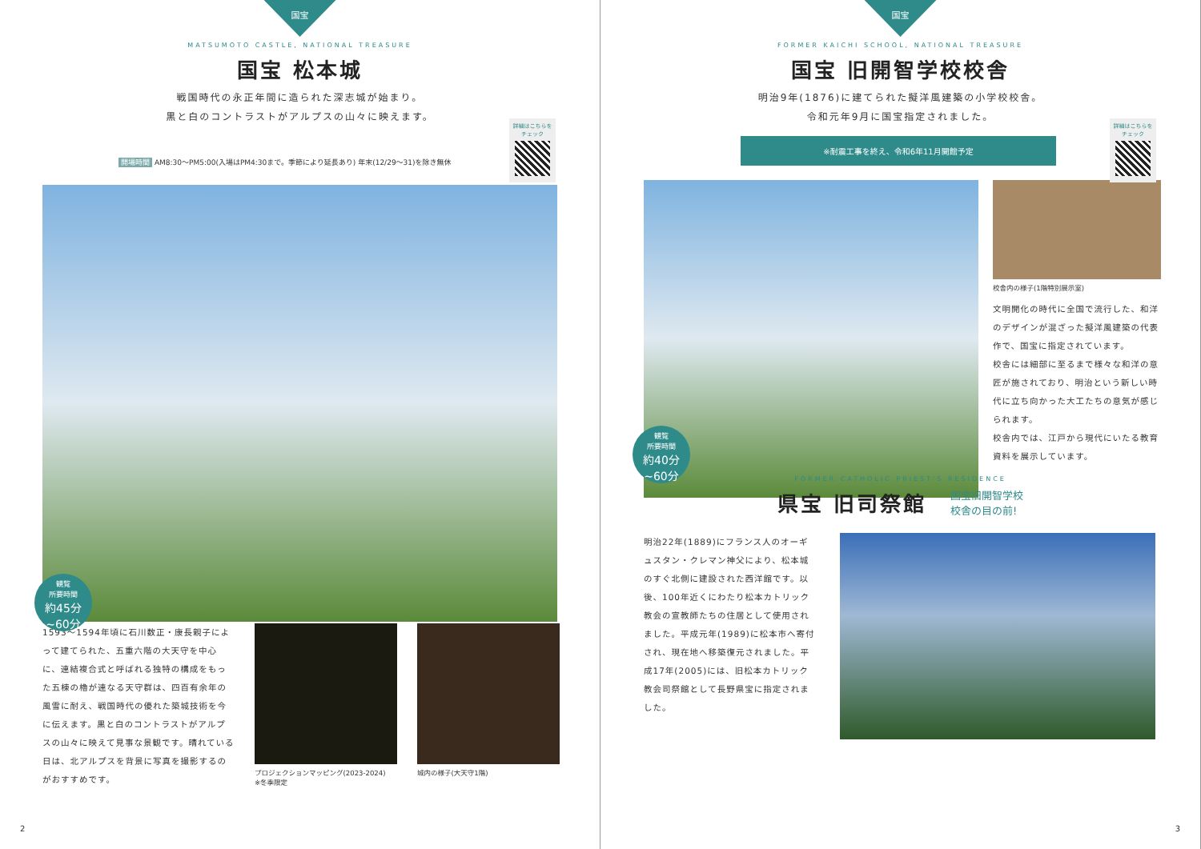国宝
MATSUMOTO CASTLE, NATIONAL TREASURE
国宝 松本城
戦国時代の永正年間に造られた深志城が始まり。
黒と白のコントラストがアルプスの山々に映えます。
詳細はこちらを
チェック
開場時間 AM8:30〜PM5:00(入場はPM4:30まで。季節により延長あり) 年末(12/29〜31)を除き無休
観覧
所要時間
約45分
~60分
1593〜1594年頃に石川数正・康長親子によって建てられた、五重六階の大天守を中心に、連結複合式と呼ばれる独特の構成をもった五棟の櫓が連なる天守群は、四百有余年の風雪に耐え、戦国時代の優れた築城技術を今に伝えます。黒と白のコントラストがアルプスの山々に映えて見事な景観です。晴れている日は、北アルプスを背景に写真を撮影するのがおすすめです。
プロジェクションマッピング(2023-2024)
※冬季限定
城内の様子(大天守1階)
2
国宝
FORMER KAICHI SCHOOL, NATIONAL TREASURE
国宝 旧開智学校校舎
明治9年(1876)に建てられた擬洋風建築の小学校校舎。
令和元年9月に国宝指定されました。
詳細はこちらを
チェック
※耐震工事を終え、令和6年11月開館予定
観覧
所要時間
約40分
~60分
校舎内の様子(1階特別展示室)
文明開化の時代に全国で流行した、和洋のデザインが混ざった擬洋風建築の代表作で、国宝に指定されています。
校舎には細部に至るまで様々な和洋の意匠が施されており、明治という新しい時代に立ち向かった大工たちの意気が感じられます。
校舎内では、江戸から現代にいたる教育資料を展示しています。
FORMER CATHOLIC PRIEST'S RESIDENCE
県宝 旧司祭館
国宝旧開智学校
校舎の目の前!
明治22年(1889)にフランス人のオーギュスタン・クレマン神父により、松本城のすぐ北側に建設された西洋館です。以後、100年近くにわたり松本カトリック教会の宣教師たちの住居として使用されました。平成元年(1989)に松本市へ寄付され、現在地へ移築復元されました。平成17年(2005)には、旧松本カトリック教会司祭館として長野県宝に指定されました。
3